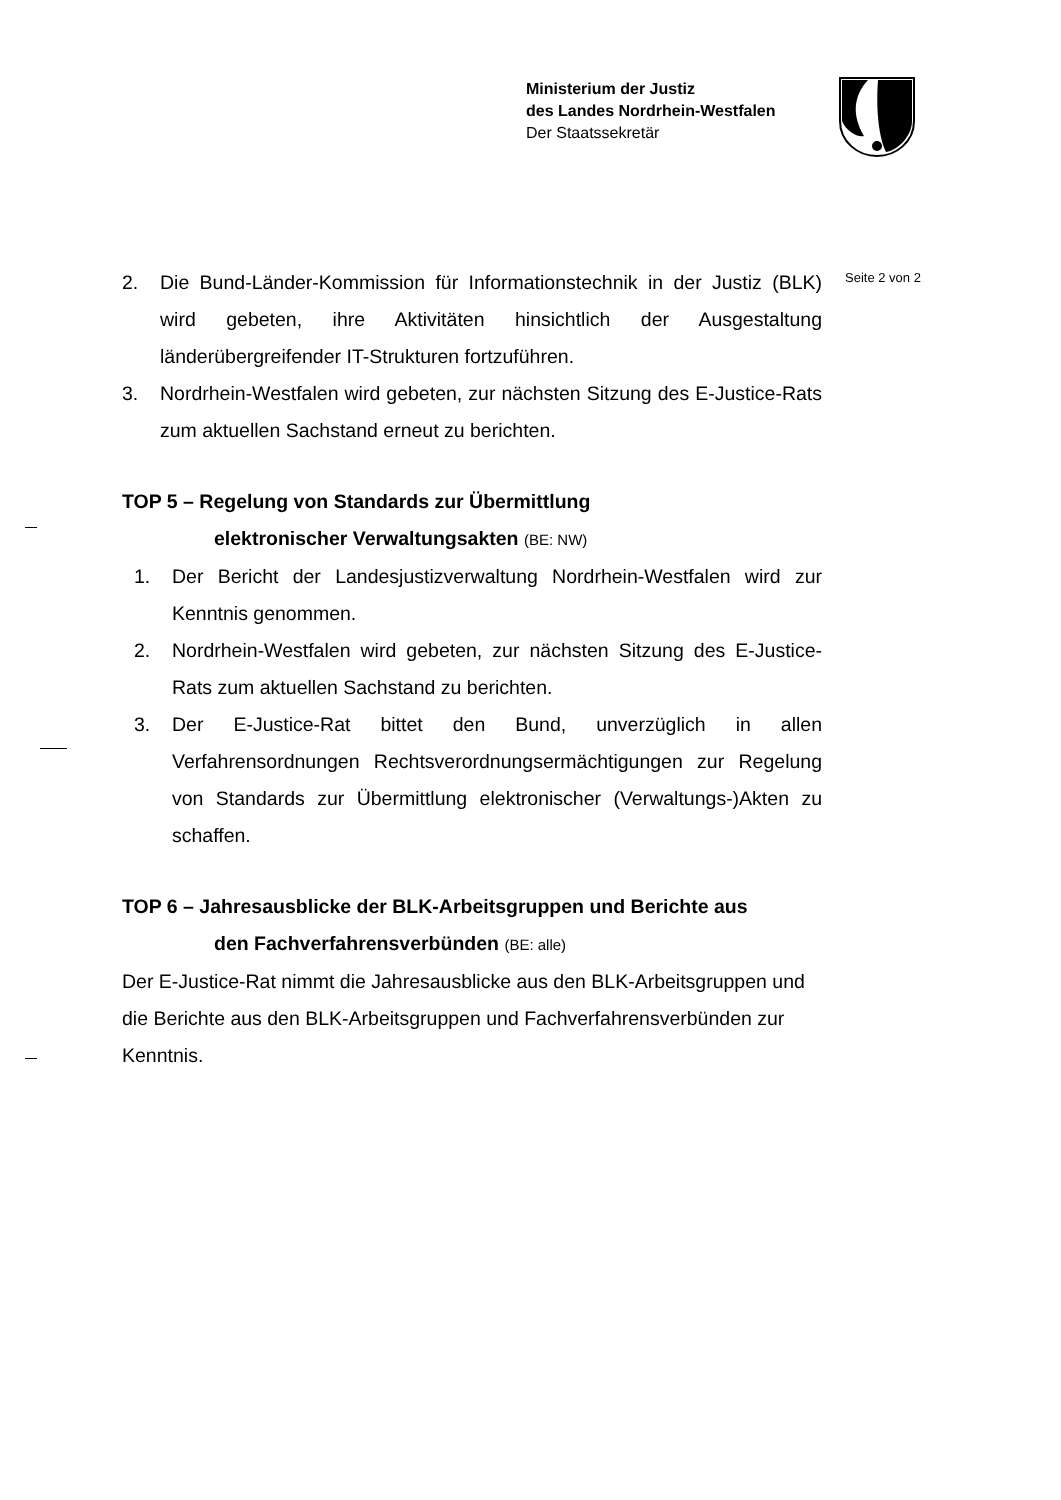Ministerium der Justiz
des Landes Nordrhein-Westfalen
Der Staatssekretär
Seite 2 von 2
2. Die Bund-Länder-Kommission für Informationstechnik in der Justiz (BLK) wird gebeten, ihre Aktivitäten hinsichtlich der Ausgestaltung länderübergreifender IT-Strukturen fortzuführen.
3. Nordrhein-Westfalen wird gebeten, zur nächsten Sitzung des E-Justice-Rats zum aktuellen Sachstand erneut zu berichten.
TOP 5 – Regelung von Standards zur Übermittlung
elektronischer Verwaltungsakten (BE: NW)
1. Der Bericht der Landesjustizverwaltung Nordrhein-Westfalen wird zur Kenntnis genommen.
2. Nordrhein-Westfalen wird gebeten, zur nächsten Sitzung des E-Justice-Rats zum aktuellen Sachstand zu berichten.
3. Der E-Justice-Rat bittet den Bund, unverzüglich in allen Verfahrensordnungen Rechtsverordnungsermächtigungen zur Regelung von Standards zur Übermittlung elektronischer (Verwaltungs-)Akten zu schaffen.
TOP 6 – Jahresausblicke der BLK-Arbeitsgruppen und Berichte aus
den Fachverfahrensverbünden (BE: alle)
Der E-Justice-Rat nimmt die Jahresausblicke aus den BLK-Arbeitsgruppen und die Berichte aus den BLK-Arbeitsgruppen und Fachverfahrensverbünden zur Kenntnis.